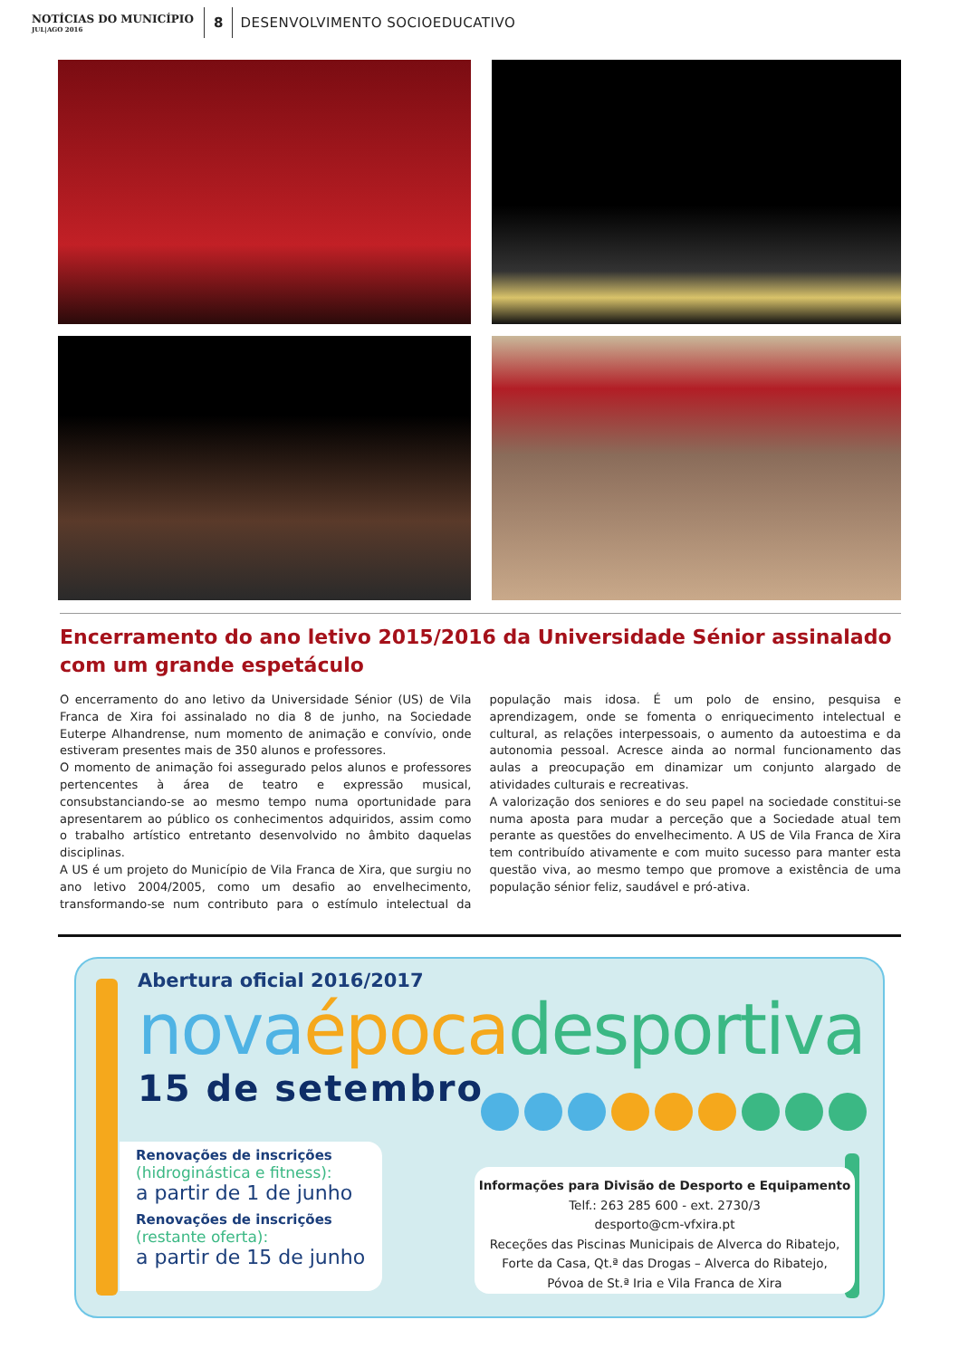NOTÍCIAS DO MUNICÍPIO
JUL|AGO 2016
8
DESENVOLVIMENTO SOCIOEDUCATIVO
Encerramento do ano letivo 2015/2016 da Universidade Sénior assinalado com um grande espetáculo
O encerramento do ano letivo da Universidade Sénior (US) de Vila Franca de Xira foi assinalado no dia 8 de junho, na Sociedade Euterpe Alhandrense, num momento de animação e convívio, onde estiveram presentes mais de 350 alunos e professores.
O momento de animação foi assegurado pelos alunos e professores pertencentes à área de teatro e expressão musical, consubstanciando-se ao mesmo tempo numa oportunidade para apresentarem ao público os conhecimentos adquiridos, assim como o trabalho artístico entretanto desenvolvido no âmbito daquelas disciplinas.
A US é um projeto do Município de Vila Franca de Xira, que surgiu no ano letivo 2004/2005, como um desafio ao envelhecimento, transformando-se num contributo para o estímulo intelectual da população mais idosa. É um polo de ensino, pesquisa e aprendizagem, onde se fomenta o enriquecimento intelectual e cultural, as relações interpessoais, o aumento da autoestima e da autonomia pessoal. Acresce ainda ao normal funcionamento das aulas a preocupação em dinamizar um conjunto alargado de atividades culturais e recreativas.
A valorização dos seniores e do seu papel na sociedade constitui-se numa aposta para mudar a perceção que a Sociedade atual tem perante as questões do envelhecimento. A US de Vila Franca de Xira tem contribuído ativamente e com muito sucesso para manter esta questão viva, ao mesmo tempo que promove a existência de uma população sénior feliz, saudável e pró-ativa.
Abertura oficial 2016/2017
nova época desportiva
15 de setembro
Renovações de inscrições
(hidroginástica e fitness):
a partir de 1 de junho
Renovações de inscrições
(restante oferta):
a partir de 15 de junho
Informações para Divisão de Desporto e Equipamento
Telf.: 263 285 600 - ext. 2730/3
desporto@cm-vfxira.pt
Receções das Piscinas Municipais de Alverca do Ribatejo,
Forte da Casa, Qt.ª das Drogas – Alverca do Ribatejo,
Póvoa de St.ª Iria e Vila Franca de Xira